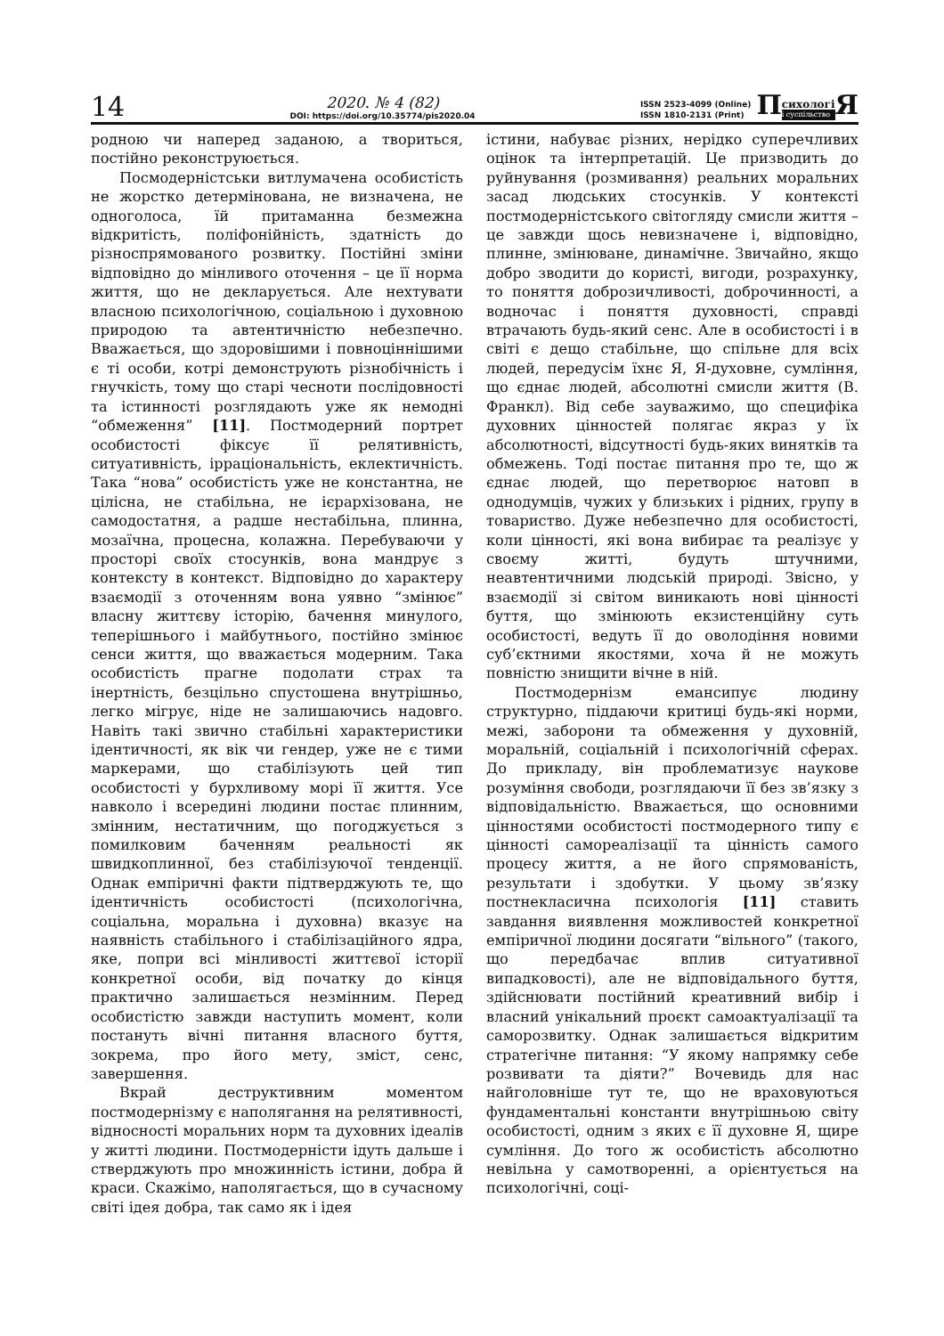14
2020. № 4 (82)
DOI: https://doi.org/10.35774/pis2020.04
ISSN 2523-4099 (Online)
ISSN 1810-2131 (Print)
П сихологі
і суспільство Я
родною чи наперед заданою, а твориться, постійно реконструюється.
Посмодерністськи витлумачена особистість не жорстко детермінована, не визначена, не одноголоса, їй притаманна безмежна відкритість, поліфонійність, здатність до різноспрямованого розвитку. Постійні зміни відповідно до мінливого оточення – це її норма життя, що не декларується. Але нехтувати власною психологічною, соціальною і духовною природою та автентичністю небезпечно. Вважається, що здоровішими і повноціннішими є ті особи, котрі демонструють різнобічність і гнучкість, тому що старі чесноти послідовності та істинності розглядають уже як немодні “обмеження” [11]. Постмодерний портрет особистості фіксує її релятивність, ситуативність, ірраціональність, еклектичність. Така “нова” особистість уже не константна, не цілісна, не стабільна, не ієрархізована, не самодостатня, а радше нестабільна, плинна, мозаїчна, процесна, колажна. Перебуваючи у просторі своїх стосунків, вона мандрує з контексту в контекст. Відповідно до характеру взаємодії з оточенням вона уявно “змінює” власну життєву історію, бачення минулого, теперішнього і майбутнього, постійно змінює сенси життя, що вважається модерним. Така особистість прагне подолати страх та інертність, безцільно спустошена внутрішньо, легко мігрує, ніде не залишаючись надовго. Навіть такі звично стабільні характеристики ідентичності, як вік чи гендер, уже не є тими маркерами, що стабілізують цей тип особистості у бурхливому морі її життя. Усе навколо і всередині людини постає плинним, змінним, нестатичним, що погоджується з помилковим баченням реальності як швидкоплинної, без стабілізуючої тенденції. Однак емпіричні факти підтверджують те, що ідентичність особистості (психологічна, соціальна, моральна і духовна) вказує на наявність стабільного і стабілізаційного ядра, яке, попри всі мінливості життєвої історії конкретної особи, від початку до кінця практично залишається незмінним. Перед особистістю завжди наступить момент, коли постануть вічні питання власного буття, зокрема, про його мету, зміст, сенс, завершення.
Вкрай деструктивним моментом постмодернізму є наполягання на релятивності, відносності моральних норм та духовних ідеалів у житті людини. Постмодерністи ідуть дальше і стверджують про множинність істини, добра й краси. Скажімо, наполягається, що в сучасному світі ідея добра, так само як і ідея
істини, набуває різних, нерідко суперечливих оцінок та інтерпретацій. Це призводить до руйнування (розмивання) реальних моральних засад людських стосунків. У контексті постмодерністського світогляду смисли життя – це завжди щось невизначене і, відповідно, плинне, змінюване, динамічне. Звичайно, якщо добро зводити до користі, вигоди, розрахунку, то поняття доброзичливості, доброчинності, а водночас і поняття духовності, справді втрачають будь-який сенс. Але в особистості і в світі є дещо стабільне, що спільне для всіх людей, передусім їхнє Я, Я-духовне, сумління, що єднає людей, абсолютні смисли життя (В. Франкл). Від себе зауважимо, що специфіка духовних цінностей полягає якраз у їх абсолютності, відсутності будь-яких винятків та обмежень. Тоді постає питання про те, що ж єднає людей, що перетворює натовп в однодумців, чужих у близьких і рідних, групу в товариство. Дуже небезпечно для особистості, коли цінності, які вона вибирає та реалізує у своєму житті, будуть штучними, неавтентичними людській природі. Звісно, у взаємодії зі світом виникають нові цінності буття, що змінюють екзистенційну суть особистості, ведуть її до оволодіння новими суб’єктними якостями, хоча й не можуть повністю знищити вічне в ній.
Постмодернізм емансипує людину структурно, піддаючи критиці будь-які норми, межі, заборони та обмеження у духовній, моральній, соціальній і психологічній сферах. До прикладу, він проблематизує наукове розуміння свободи, розглядаючи її без зв’язку з відповідальністю. Вважається, що основними цінностями особистості постмодерного типу є цінності самореалізації та цінність самого процесу життя, а не його спрямованість, результати і здобутки. У цьому зв’язку постнекласична психологія [11] ставить завдання виявлення можливостей конкретної емпіричної людини досягати “вільного” (такого, що передбачає вплив ситуативної випадковості), але не відповідального буття, здійснювати постійний креативний вибір і власний унікальний проєкт самоактуалізації та саморозвитку. Однак залишається відкритим стратегічне питання: “У якому напрямку себе розвивати та діяти?” Вочевидь для нас найголовніше тут те, що не враховуються фундаментальні константи внутрішньою світу особистості, одним з яких є її духовне Я, щире сумління. До того ж особистість абсолютно невільна у самотворенні, а орієнтується на психологічні, соці-